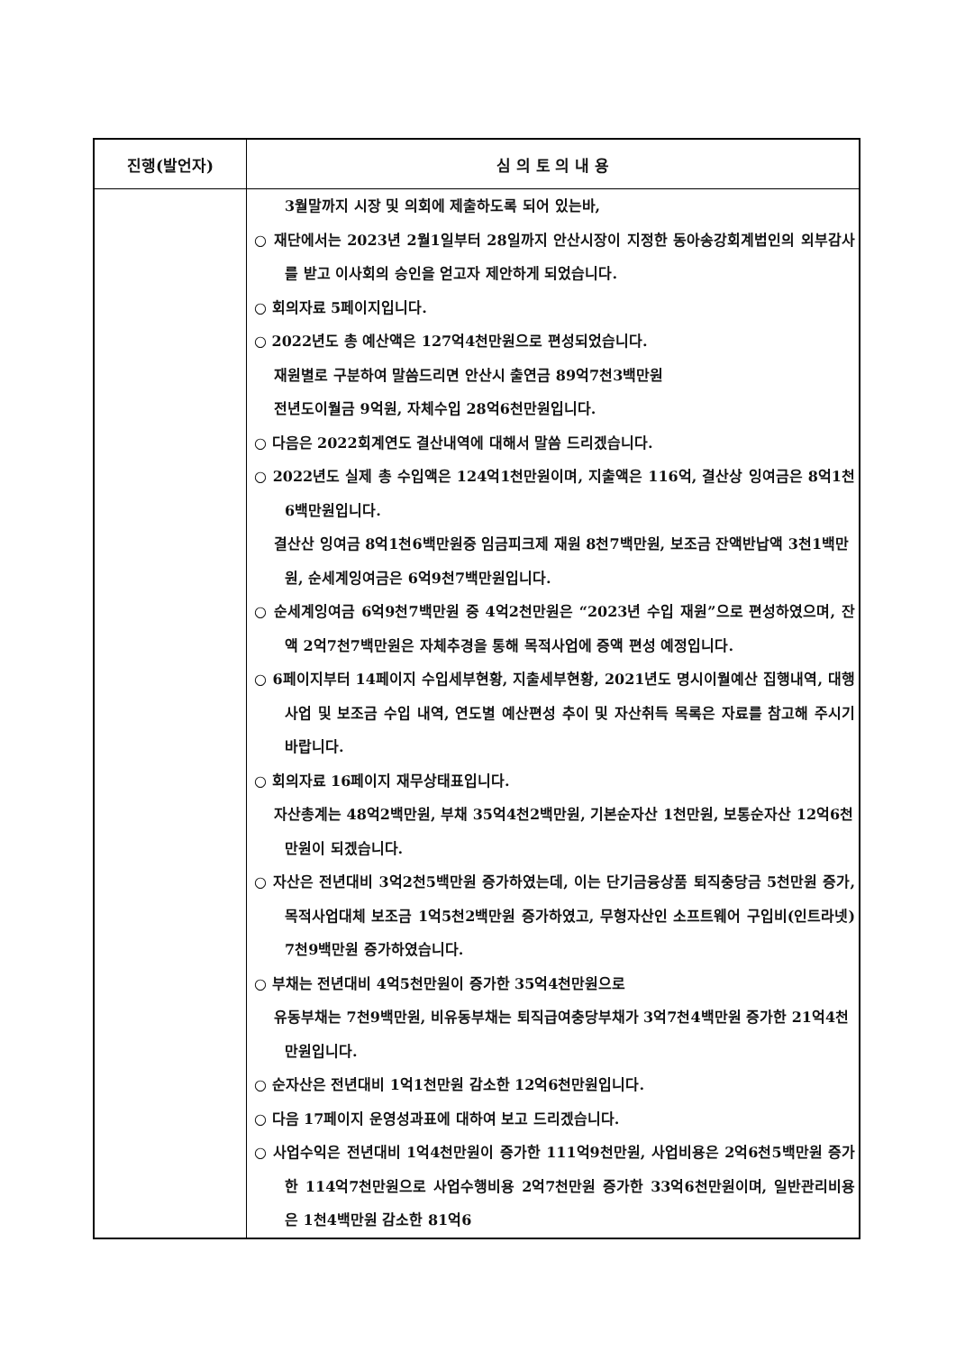| 진행(발언자) | 심 의 토 의 내 용 |
| --- | --- |
| | 3월말까지 시장 및 의회에 제출하도록 되어 있는바, ○ 재단에서는 2023년 2월1일부터 28일까지 안산시장이 지정한 동아송강회계법인의 외부감사를 받고 이사회의 승인을 얻고자 제안하게 되었습니다. ○ 회의자료 5페이지입니다. ○ 2022년도 총 예산액은 127억4천만원으로 편성되었습니다. 재원별로 구분하여 말씀드리면 안산시 출연금 89억7천3백만원 전년도이월금 9억원, 자체수입 28억6천만원입니다. ○ 다음은 2022회계연도 결산내역에 대해서 말씀 드리겠습니다. ○ 2022년도 실제 총 수입액은 124억1천만원이며, 지출액은 116억, 결산상 잉여금은 8억1천6백만원입니다. 결산산 잉여금 8억1천6백만원중 임금피크제 재원 8천7백만원, 보조금 잔액반납액 3천1백만원, 순세계잉여금은 6억9천7백만원입니다. ○ 순세계잉여금 6억9천7백만원 중 4억2천만원은 “2023년 수입 재원”으로 편성하였으며, 잔액 2억7천7백만원은 자체추경을 통해 목적사업에 증액 편성 예정입니다. ○ 6페이지부터 14페이지 수입세부현황, 지출세부현황, 2021년도 명시이월예산 집행내역, 대행사업 및 보조금 수입 내역, 연도별 예산편성 추이 및 자산취득 목록은 자료를 참고해 주시기 바랍니다. ○ 회의자료 16페이지 재무상태표입니다. 자산총계는 48억2백만원, 부채 35억4천2백만원, 기본순자산 1천만원, 보통순자산 12억6천만원이 되겠습니다. ○ 자산은 전년대비 3억2천5백만원 증가하였는데, 이는 단기금융상품 퇴직충당금 5천만원 증가, 목적사업대체 보조금 1억5천2백만원 증가하였고, 무형자산인 소프트웨어 구입비(인트라넷) 7천9백만원 증가하였습니다. ○ 부채는 전년대비 4억5천만원이 증가한 35억4천만원으로 유동부채는 7천9백만원, 비유동부채는 퇴직급여충당부채가 3억7천4백만원 증가한 21억4천만원입니다. ○ 순자산은 전년대비 1억1천만원 감소한 12억6천만원입니다. ○ 다음 17페이지 운영성과표에 대하여 보고 드리겠습니다. ○ 사업수익은 전년대비 1억4천만원이 증가한 111억9천만원, 사업비용은 2억6천5백만원 증가한 114억7천만원으로 사업수행비용 2억7천만원 증가한 33억6천만원이며, 일반관리비용은 1천4백만원 감소한 81억6 |